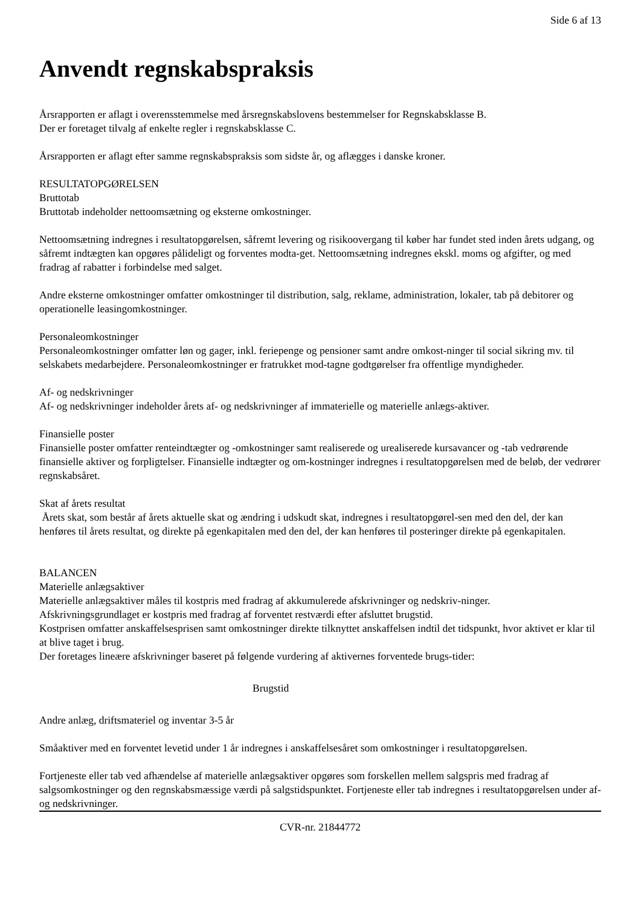Side 6 af 13
Anvendt regnskabspraksis
Årsrapporten er aflagt i overensstemmelse med årsregnskabslovens bestemmelser for Regnskabsklasse B.
Der er foretaget tilvalg af enkelte regler i regnskabsklasse C.
Årsrapporten er aflagt efter samme regnskabspraksis som sidste år, og aflægges i danske kroner.
RESULTATOPGØRELSEN
Bruttotab
Bruttotab indeholder nettoomsætning og eksterne omkostninger.
Nettoomsætning indregnes i resultatopgørelsen, såfremt levering og risikoovergang til køber har fundet sted inden årets udgang, og såfremt indtægten kan opgøres pålideligt og forventes modta-get. Nettoomsætning indregnes ekskl. moms og afgifter, og med fradrag af rabatter i forbindelse med salget.
Andre eksterne omkostninger omfatter omkostninger til distribution, salg, reklame, administration, lokaler, tab på debitorer og operationelle leasingomkostninger.
Personaleomkostninger
Personaleomkostninger omfatter løn og gager, inkl. feriepenge og pensioner samt andre omkost-ninger til social sikring mv. til selskabets medarbejdere. Personaleomkostninger er fratrukket mod-tagne godtgørelser fra offentlige myndigheder.
Af- og nedskrivninger
Af- og nedskrivninger indeholder årets af- og nedskrivninger af immaterielle og materielle anlægs-aktiver.
Finansielle poster
Finansielle poster omfatter renteindtægter og -omkostninger samt realiserede og urealiserede kursavancer og -tab vedrørende finansielle aktiver og forpligtelser. Finansielle indtægter og om-kostninger indregnes i resultatopgørelsen med de beløb, der vedrører regnskabsåret.
Skat af årets resultat
Årets skat, som består af årets aktuelle skat og ændring i udskudt skat, indregnes i resultatopgørel-sen med den del, der kan henføres til årets resultat, og direkte på egenkapitalen med den del, der kan henføres til posteringer direkte på egenkapitalen.
BALANCEN
Materielle anlægsaktiver
Materielle anlægsaktiver måles til kostpris med fradrag af akkumulerede afskrivninger og nedskriv-ninger.
Afskrivningsgrundlaget er kostpris med fradrag af forventet restværdi efter afsluttet brugstid.
Kostprisen omfatter anskaffelsesprisen samt omkostninger direkte tilknyttet anskaffelsen indtil det tidspunkt, hvor aktivet er klar til at blive taget i brug.
Der foretages lineære afskrivninger baseret på følgende vurdering af aktivernes forventede brugs-tider:
Brugstid
Andre anlæg, driftsmateriel og inventar 3-5 år
Småaktiver med en forventet levetid under 1 år indregnes i anskaffelsesåret som omkostninger i resultatopgørelsen.
Fortjeneste eller tab ved afhændelse af materielle anlægsaktiver opgøres som forskellen mellem salgspris med fradrag af salgsomkostninger og den regnskabsmæssige værdi på salgstidspunktet. Fortjeneste eller tab indregnes i resultatopgørelsen under af- og nedskrivninger.
CVR-nr. 21844772